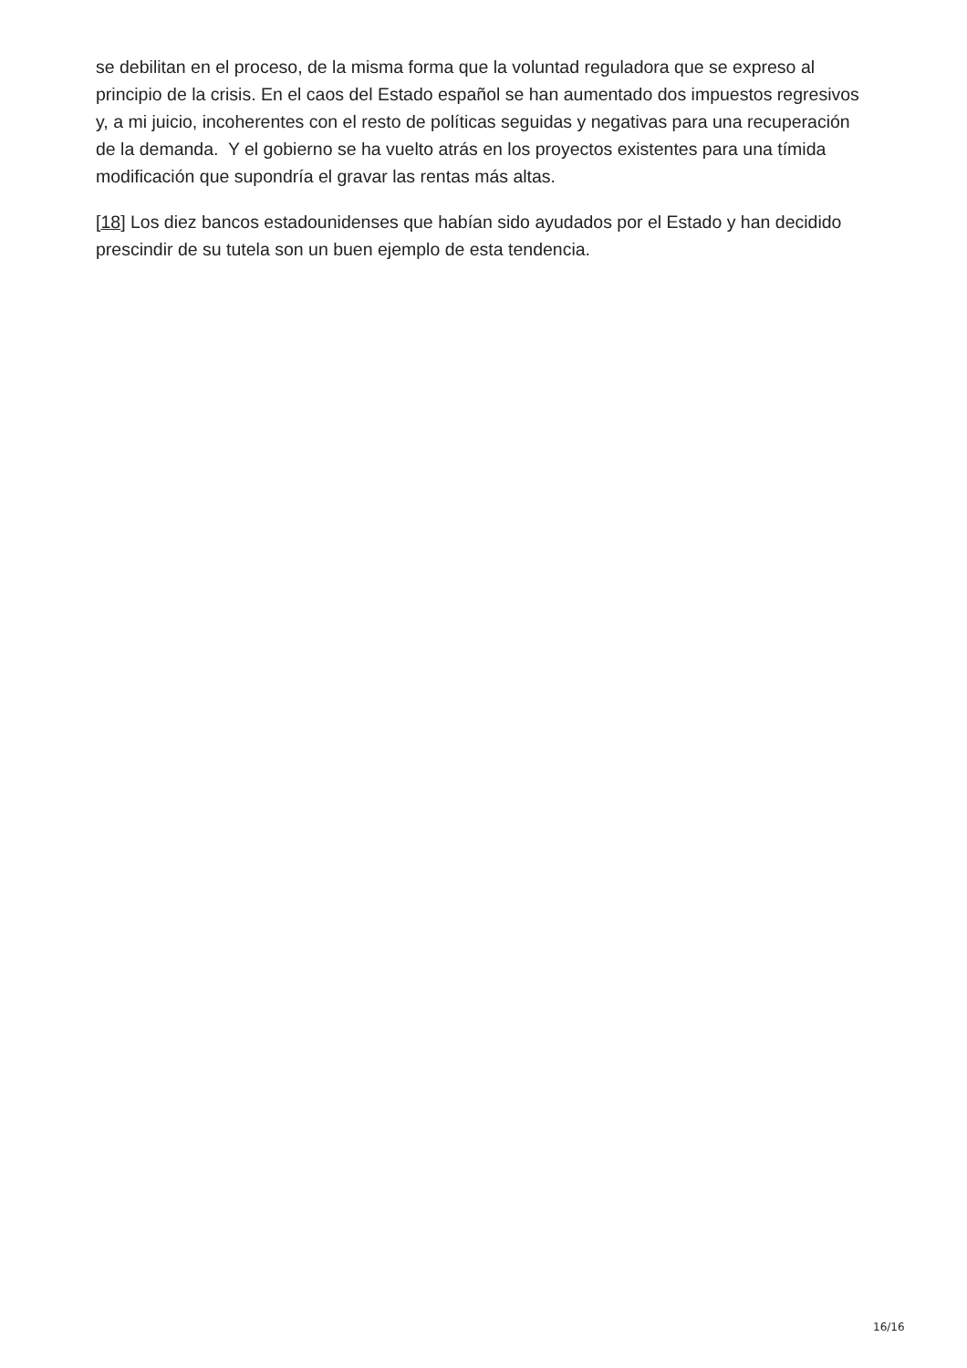se debilitan en el proceso, de la misma forma que la voluntad reguladora que se expreso al principio de la crisis. En el caos del Estado español se han aumentado dos impuestos regresivos y, a mi juicio, incoherentes con el resto de políticas seguidas y negativas para una recuperación de la demanda. Y el gobierno se ha vuelto atrás en los proyectos existentes para una tímida modificación que supondría el gravar las rentas más altas.
[18] Los diez bancos estadounidenses que habían sido ayudados por el Estado y han decidido prescindir de su tutela son un buen ejemplo de esta tendencia.
16/16